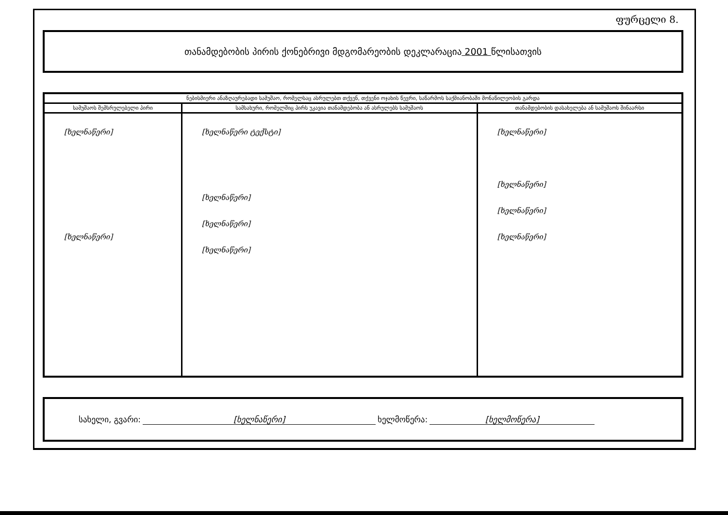ფურცელი 8.
თანამდებობის პირის ქონებრივი მდგომარეობის დეკლარაცია 2001 წლისათვის
| ნებისმიერი ანაზღაურებადი სამუშაო, რომელსაც ასრულებთ თქვენ, თქვენი ოჯახის წევრი, საწარმოს საქმიანობაში მონაწილეობის გარდა | | |
| --- | --- | --- |
| სამუშაოს შემსრულებელი პირი | სამსახური, რომელშიც პირს უკავია თანამდებობა ან ასრულებს სამუშაოს | თანამდებობის დასახელება ან სამუშაოს შინაარსი |
| [ხელნაწერი] [ხელნაწერი] | [ხელნაწერი ტექსტი] [ხელნაწერი] [ხელნაწერი] [ხელნაწერი] | [ხელნაწერი] [ხელნაწერი] [ხელნაწერი] [ხელნაწერი] |
სახელი, გვარი: [ხელნაწერი] ხელმოწერა: [ხელმოწერა]